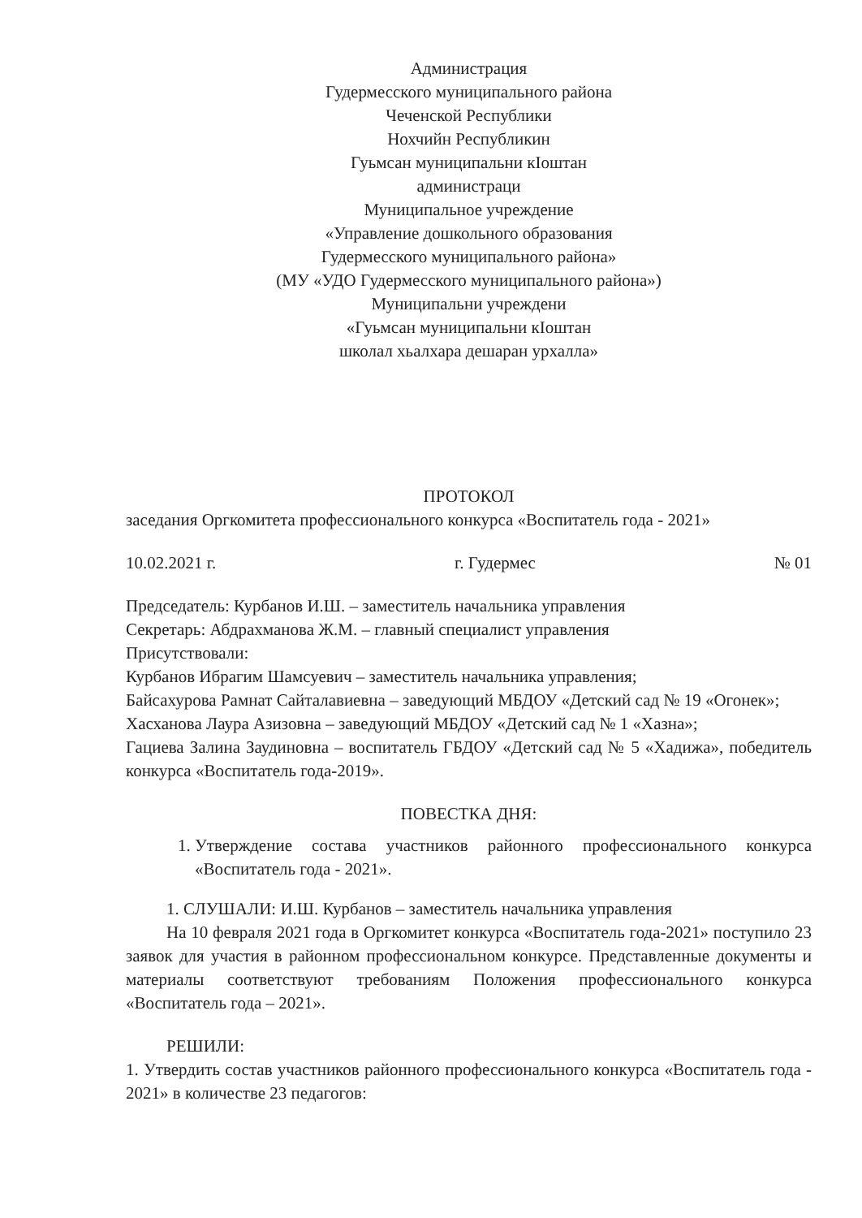Администрация
Гудермесского муниципального района
Чеченской Республики
Нохчийн Республикин
Гуьмсан муниципальни кIоштан
администраци
Муниципальное учреждение
«Управление дошкольного образования
Гудермесского муниципального района»
(МУ «УДО Гудермесского муниципального района»)
Муниципальни учреждени
«Гуьмсан муниципальни кIоштан
школал хьалхара дешаран урхалла»
ПРОТОКОЛ
заседания Оргкомитета профессионального конкурса «Воспитатель года - 2021»
10.02.2021 г. г. Гудермес № 01
Председатель: Курбанов И.Ш. – заместитель начальника управления
Секретарь: Абдрахманова Ж.М. – главный специалист управления
Присутствовали:
Курбанов Ибрагим Шамсуевич – заместитель начальника управления;
Байсахурова Рамнат Сайталавиевна – заведующий МБДОУ «Детский сад № 19 «Огонек»;
Хасханова Лаура Азизовна – заведующий МБДОУ «Детский сад № 1 «Хазна»;
Гациева Залина Заудиновна – воспитатель ГБДОУ «Детский сад № 5 «Хадижа», победитель конкурса «Воспитатель года-2019».
ПОВЕСТКА ДНЯ:
1. Утверждение состава участников районного профессионального конкурса «Воспитатель года - 2021».
1. СЛУШАЛИ: И.Ш. Курбанов – заместитель начальника управления
На 10 февраля 2021 года в Оргкомитет конкурса «Воспитатель года-2021» поступило 23 заявок для участия в районном профессиональном конкурсе. Представленные документы и материалы соответствуют требованиям Положения профессионального конкурса «Воспитатель года – 2021».
РЕШИЛИ:
1. Утвердить состав участников районного профессионального конкурса «Воспитатель года - 2021» в количестве 23 педагогов: